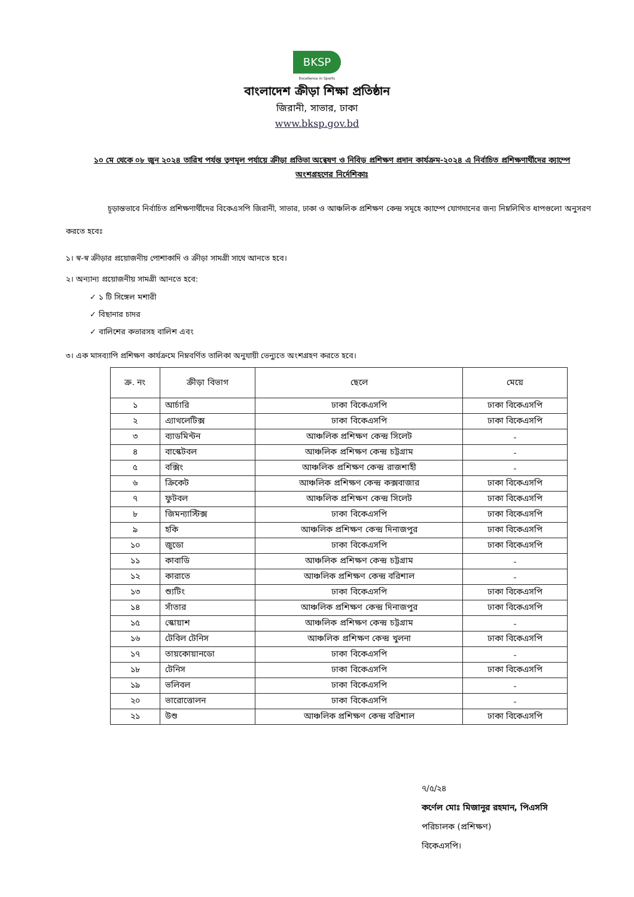BKSP
Excellence in Sports
বাংলাদেশ ক্রীড়া শিক্ষা প্রতিষ্ঠান
জিরানী, সাভার, ঢাকা
www.bksp.gov.bd
১০ মে থেকে ০৮ জুন ২০২৪ তারিখ পর্যন্ত তৃণমূল পর্যায়ে ক্রীড়া প্রতিভা অন্বেষণ ও নিবিড় প্রশিক্ষণ প্রদান কার্যক্রম-২০২৪ এ নির্বাচিত প্রশিক্ষণার্থীদের ক্যাম্পে অংশগ্রহণের নির্দেশিকাঃ
চূড়ান্তভাবে নির্বাচিত প্রশিক্ষণার্থীদের বিকেএসপি জিরানী, সাভার, ঢাকা ও আঞ্চলিক প্রশিক্ষণ কেন্দ্র সমূহে ক্যাম্পে যোগদানের জন্য নিম্নলিখিত ধাপগুলো অনুসরণ করতে হবেঃ
১। স্ব-স্ব ক্রীড়ার প্রয়োজনীয় পোশাকাদি ও ক্রীড়া সামগ্রী সাথে আনতে হবে।
২। অন্যান্য প্রয়োজনীয় সামগ্রী আনতে হবে:
✓ ১ টি সিঙ্গেল মশারী
✓ বিছানার চাদর
✓ বালিশের কভারসহ বালিশ এবং
৩। এক মাসব্যাপি প্রশিক্ষণ কার্যক্রমে নিম্নবর্ণিত তালিকা অনুযায়ী ভেন্যুতে অংশগ্রহণ করতে হবে।
| ক্র. নং | ক্রীড়া বিভাগ | ছেলে | মেয়ে |
| --- | --- | --- | --- |
| ১ | আর্চারি | ঢাকা বিকেএসপি | ঢাকা বিকেএসপি |
| ২ | এ্যাথলেটিক্স | ঢাকা বিকেএসপি | ঢাকা বিকেএসপি |
| ৩ | ব্যাডমিন্টন | আঞ্চলিক প্রশিক্ষণ কেন্দ্র সিলেট | - |
| ৪ | বাস্কেটবল | আঞ্চলিক প্রশিক্ষণ কেন্দ্র চট্টগ্রাম | - |
| ৫ | বক্সিং | আঞ্চলিক প্রশিক্ষণ কেন্দ্র রাজশাহী | - |
| ৬ | ক্রিকেট | আঞ্চলিক প্রশিক্ষণ কেন্দ্র কক্সবাজার | ঢাকা বিকেএসপি |
| ৭ | ফুটবল | আঞ্চলিক প্রশিক্ষণ কেন্দ্র সিলেট | ঢাকা বিকেএসপি |
| ৮ | জিমন্যাস্টিক্স | ঢাকা বিকেএসপি | ঢাকা বিকেএসপি |
| ৯ | হকি | আঞ্চলিক প্রশিক্ষণ কেন্দ্র দিনাজপুর | ঢাকা বিকেএসপি |
| ১০ | জুডো | ঢাকা বিকেএসপি | ঢাকা বিকেএসপি |
| ১১ | কাবাডি | আঞ্চলিক প্রশিক্ষণ কেন্দ্র চট্টগ্রাম | - |
| ১২ | কারাতে | আঞ্চলিক প্রশিক্ষণ কেন্দ্র বরিশাল | - |
| ১৩ | শ্যুটিং | ঢাকা বিকেএসপি | ঢাকা বিকেএসপি |
| ১৪ | সাঁতার | আঞ্চলিক প্রশিক্ষণ কেন্দ্র দিনাজপুর | ঢাকা বিকেএসপি |
| ১৫ | স্কোয়াশ | আঞ্চলিক প্রশিক্ষণ কেন্দ্র চট্টগ্রাম | - |
| ১৬ | টেবিল টেনিস | আঞ্চলিক প্রশিক্ষণ কেন্দ্র খুলনা | ঢাকা বিকেএসপি |
| ১৭ | তায়কোয়ানডো | ঢাকা বিকেএসপি | - |
| ১৮ | টেনিস | ঢাকা বিকেএসপি | ঢাকা বিকেএসপি |
| ১৯ | ভলিবল | ঢাকা বিকেএসপি | - |
| ২০ | ভারোত্তোলন | ঢাকা বিকেএসপি | - |
| ২১ | উশু | আঞ্চলিক প্রশিক্ষণ কেন্দ্র বরিশাল | ঢাকা বিকেএসপি |
৭/৫/২৪
কর্ণেল মোঃ মিজানুর রহমান, পিএসসি
পরিচালক (প্রশিক্ষণ)
বিকেএসপি।